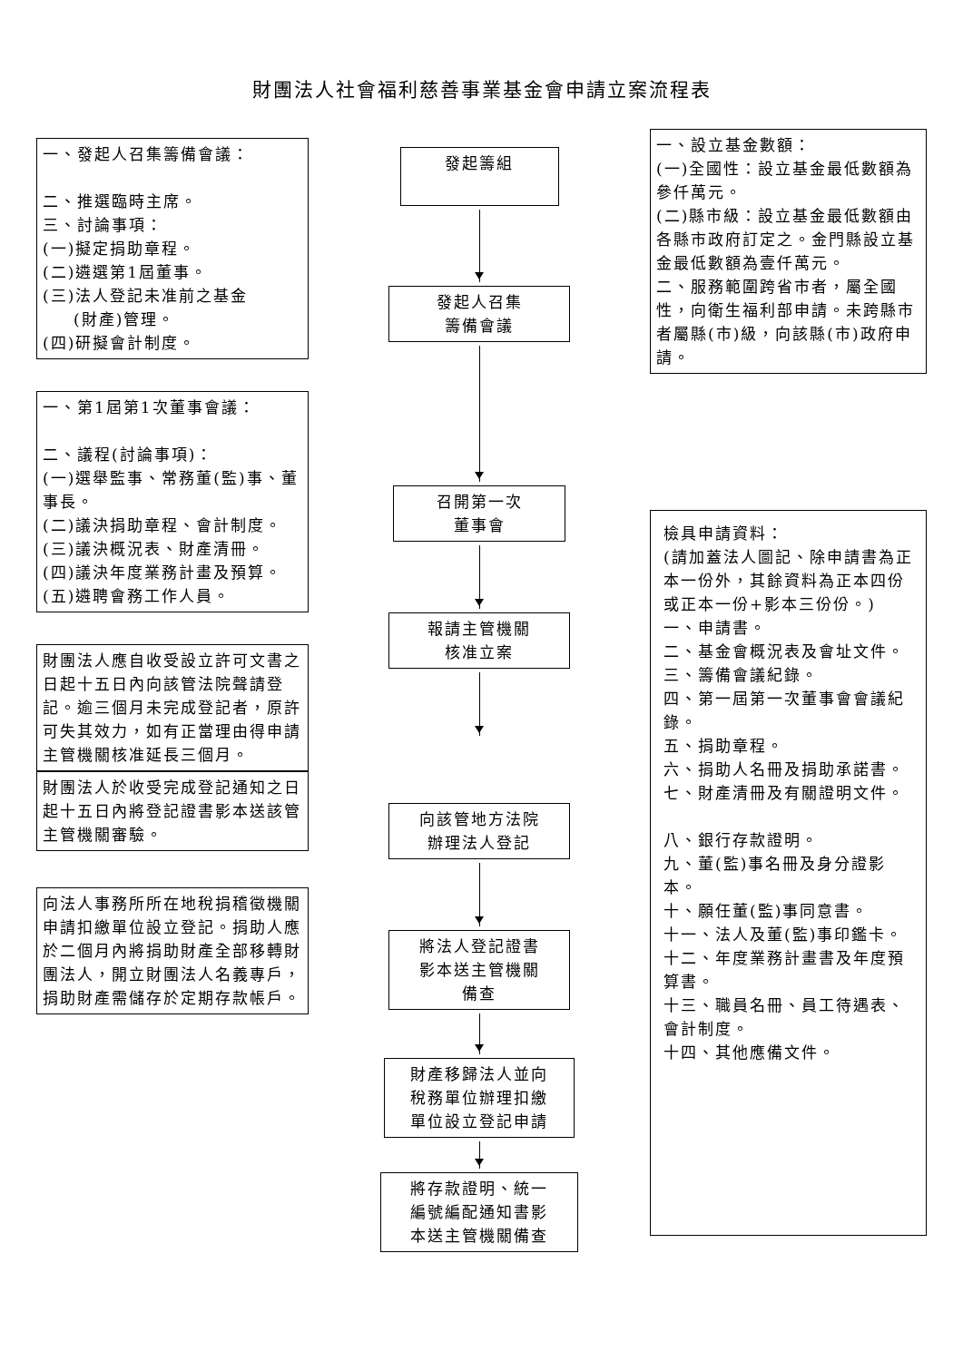財團法人社會福利慈善事業基金會申請立案流程表
一、發起人召集籌備會議：
二、推選臨時主席。
三、討論事項：
(一)擬定捐助章程。
(二)遴選第1屆董事。
(三)法人登記未准前之基金
(財產)管理。
(四)研擬會計制度。
一、第1屆第1次董事會議：
二、議程(討論事項)：
(一)選舉監事、常務董(監)事、董事長。
(二)議決捐助章程、會計制度。
(三)議決概況表、財產清冊。
(四)議決年度業務計畫及預算。
(五)遴聘會務工作人員。
財團法人應自收受設立許可文書之日起十五日內向該管法院聲請登記。逾三個月未完成登記者，原許可失其效力，如有正當理由得申請主管機關核准延長三個月。
財團法人於收受完成登記通知之日起十五日內將登記證書影本送該管主管機關審驗。
向法人事務所所在地稅捐稽徵機關申請扣繳單位設立登記。捐助人應於二個月內將捐助財產全部移轉財團法人，開立財團法人名義專戶，捐助財產需儲存於定期存款帳戶。
發起籌組
發起人召集
籌備會議
召開第一次
董事會
報請主管機關
核准立案
向該管地方法院
辦理法人登記
將法人登記證書
影本送主管機關
備查
財產移歸法人並向
稅務單位辦理扣繳
單位設立登記申請
將存款證明、統一
編號編配通知書影
本送主管機關備查
一、設立基金數額：
(一)全國性：設立基金最低數額為參仟萬元。
(二)縣市級：設立基金最低數額由各縣市政府訂定之。金門縣設立基金最低數額為壹仟萬元。
二、服務範圍跨省市者，屬全國性，向衛生福利部申請。未跨縣市者屬縣(市)級，向該縣(市)政府申請。
檢具申請資料：
(請加蓋法人圖記、除申請書為正本一份外，其餘資料為正本四份或正本一份+影本三份份。)
一、申請書。
二、基金會概況表及會址文件。
三、籌備會議紀錄。
四、第一屆第一次董事會會議紀錄。
五、捐助章程。
六、捐助人名冊及捐助承諾書。
七、財產清冊及有關證明文件。
八、銀行存款證明。
九、董(監)事名冊及身分證影本。
十、願任董(監)事同意書。
十一、法人及董(監)事印鑑卡。
十二、年度業務計畫書及年度預算書。
十三、職員名冊、員工待遇表、會計制度。
十四、其他應備文件。